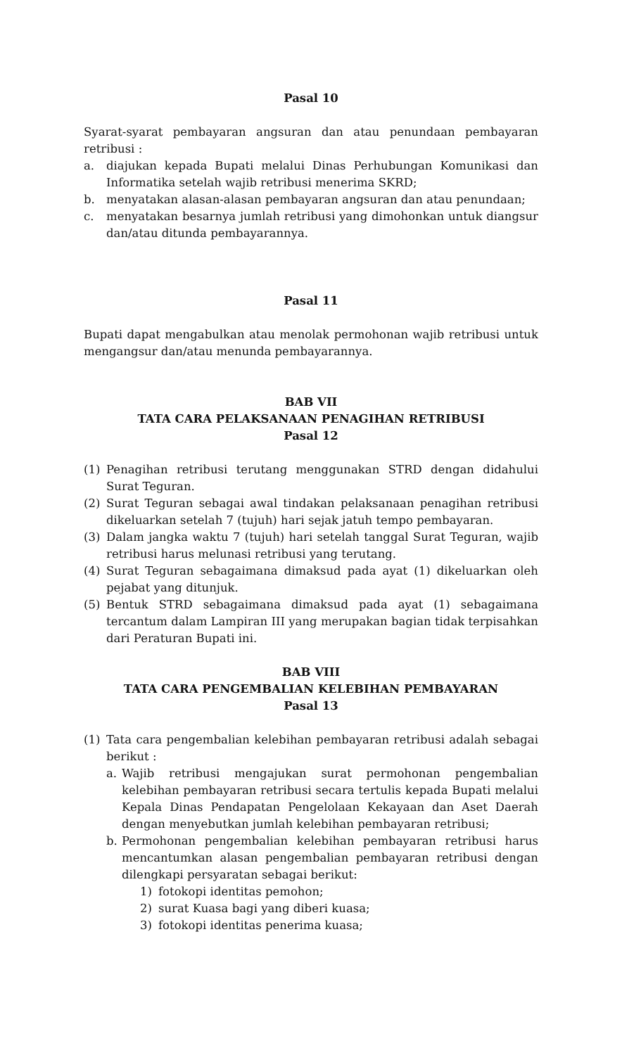Pasal 10
Syarat-syarat pembayaran angsuran dan atau penundaan pembayaran retribusi :
a. diajukan kepada Bupati melalui Dinas Perhubungan Komunikasi dan Informatika setelah wajib retribusi menerima SKRD;
b. menyatakan alasan-alasan pembayaran angsuran dan atau penundaan;
c. menyatakan besarnya jumlah retribusi yang dimohonkan untuk diangsur dan/atau ditunda pembayarannya.
Pasal 11
Bupati dapat mengabulkan atau menolak permohonan wajib retribusi untuk mengangsur dan/atau menunda pembayarannya.
BAB VII
TATA CARA PELAKSANAAN PENAGIHAN RETRIBUSI
Pasal 12
(1) Penagihan retribusi terutang menggunakan STRD dengan didahului Surat Teguran.
(2) Surat Teguran sebagai awal tindakan pelaksanaan penagihan retribusi dikeluarkan setelah 7 (tujuh) hari sejak jatuh tempo pembayaran.
(3) Dalam jangka waktu 7 (tujuh) hari setelah tanggal Surat Teguran, wajib retribusi harus melunasi retribusi yang terutang.
(4) Surat Teguran sebagaimana dimaksud pada ayat (1) dikeluarkan oleh pejabat yang ditunjuk.
(5) Bentuk STRD sebagaimana dimaksud pada ayat (1) sebagaimana tercantum dalam Lampiran III yang merupakan bagian tidak terpisahkan dari Peraturan Bupati ini.
BAB VIII
TATA CARA PENGEMBALIAN KELEBIHAN PEMBAYARAN
Pasal 13
(1) Tata cara pengembalian kelebihan pembayaran retribusi adalah sebagai berikut :
a. Wajib retribusi mengajukan surat permohonan pengembalian kelebihan pembayaran retribusi secara tertulis kepada Bupati melalui Kepala Dinas Pendapatan Pengelolaan Kekayaan dan Aset Daerah dengan menyebutkan jumlah kelebihan pembayaran retribusi;
b. Permohonan pengembalian kelebihan pembayaran retribusi harus mencantumkan alasan pengembalian pembayaran retribusi dengan dilengkapi persyaratan sebagai berikut:
1) fotokopi identitas pemohon;
2) surat Kuasa bagi yang diberi kuasa;
3) fotokopi identitas penerima kuasa;